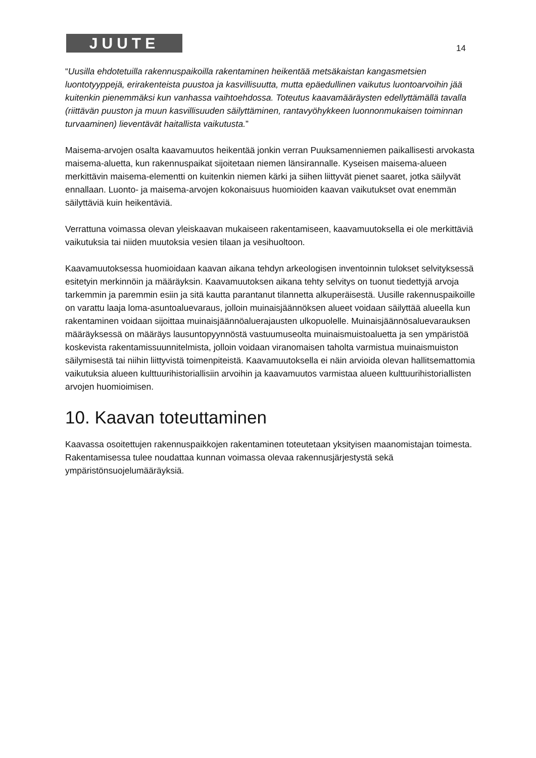JUUTE 14
“Uusilla ehdotetuilla rakennuspaikoilla rakentaminen heikentää metsäkaistan kangasmetsien luontotyyppejä, erirakenteista puustoa ja kasvillisuutta, mutta epäedullinen vaikutus luontoarvoihin jää kuitenkin pienemmäksi kun vanhassa vaihtoehdossa. Toteutus kaavamääräysten edellyttämällä tavalla (riittävän puuston ja muun kasvillisuuden säilyttäminen, rantavyöhykkeen luonnonmukaisen toiminnan turvaaminen) lieventävät haitallista vaikutusta.”
Maisema-arvojen osalta kaavamuutos heikentää jonkin verran Puuksamenniemen paikallisesti arvokasta maisema-aluetta, kun rakennuspaikat sijoitetaan niemen länsirannalle. Kyseisen maisema-alueen merkittävin maisema-elementti on kuitenkin niemen kärki ja siihen liittyvät pienet saaret, jotka säilyvät ennallaan. Luonto- ja maisema-arvojen kokonaisuus huomioiden kaavan vaikutukset ovat enemmän säilyttäviä kuin heikentäviä.
Verrattuna voimassa olevan yleiskaavan mukaiseen rakentamiseen, kaavamuutoksella ei ole merkittäviä vaikutuksia tai niiden muutoksia vesien tilaan ja vesihuoltoon.
Kaavamuutoksessa huomioidaan kaavan aikana tehdyn arkeologisen inventoinnin tulokset selvityksessä esitetyin merkinnöin ja määräyksin. Kaavamuutoksen aikana tehty selvitys on tuonut tiedettyjä arvoja tarkemmin ja paremmin esiin ja sitä kautta parantanut tilannetta alkuperäisestä. Uusille rakennuspaikoille on varattu laaja loma-asuntoaluevaraus, jolloin muinaisjäännöksen alueet voidaan säilyttää alueella kun rakentaminen voidaan sijoittaa muinaisjäännöaluerajausten ulkopuolelle. Muinaisjäännösaluevarauksen määräyksessä on määräys lausuntopyynnöstä vastuumuseolta muinaismuistoaluetta ja sen ympäristöä koskevista rakentamissuunnitelmista, jolloin voidaan viranomaisen taholta varmistua muinaismuiston säilymisestä tai niihin liittyvistä toimenpiteistä. Kaavamuutoksella ei näin arvioida olevan hallitsemattomia vaikutuksia alueen kulttuurihistoriallisiin arvoihin ja kaavamuutos varmistaa alueen kulttuurihistoriallisten arvojen huomioimisen.
10. Kaavan toteuttaminen
Kaavassa osoitettujen rakennuspaikkojen rakentaminen toteutetaan yksityisen maanomistajan toimesta.
Rakentamisessa tulee noudattaa kunnan voimassa olevaa rakennusjärjestystä sekä ympäristönsuojelumääräyksiä.